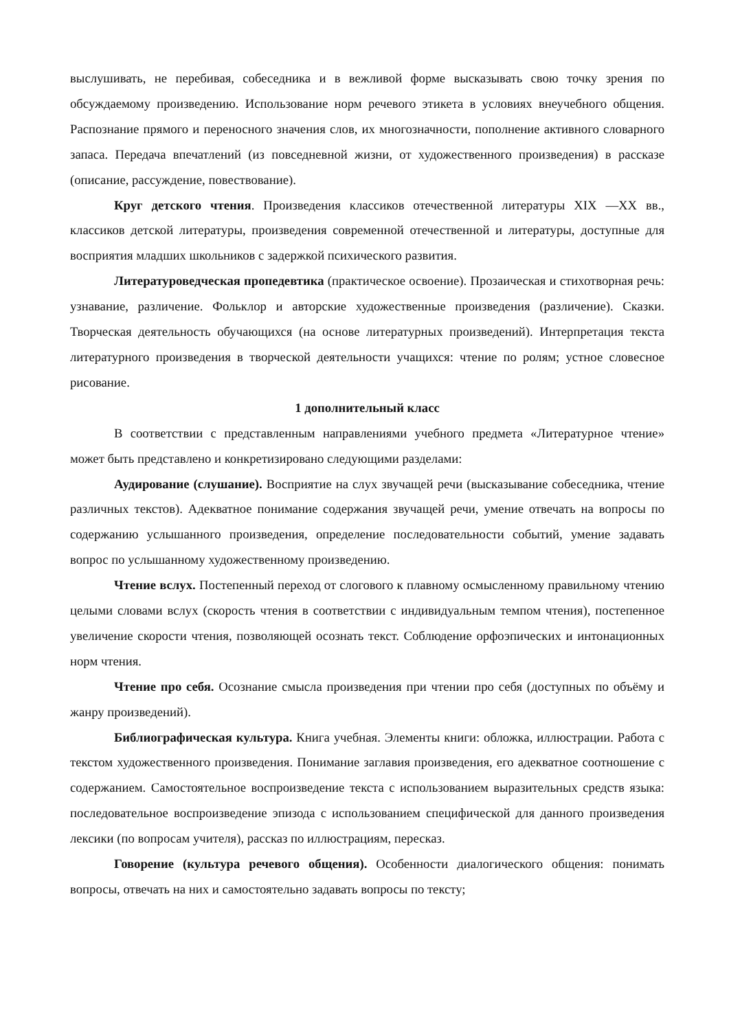выслушивать, не перебивая, собеседника и в вежливой форме высказывать свою точку зрения по обсуждаемому произведению. Использование норм речевого этикета в условиях внеучебного общения. Распознание прямого и переносного значения слов, их многозначности, пополнение активного словарного запаса. Передача впечатлений (из повседневной жизни, от художественного произведения) в рассказе (описание, рассуждение, повествование).
Круг детского чтения. Произведения классиков отечественной литературы XIX —XX вв., классиков детской литературы, произведения современной отечественной и литературы, доступные для восприятия младших школьников с задержкой психического развития.
Литературоведческая пропедевтика (практическое освоение). Прозаическая и стихотворная речь: узнавание, различение. Фольклор и авторские художественные произведения (различение). Сказки. Творческая деятельность обучающихся (на основе литературных произведений). Интерпретация текста литературного произведения в творческой деятельности учащихся: чтение по ролям; устное словесное рисование.
1 дополнительный класс
В соответствии с представленным направлениями учебного предмета «Литературное чтение» может быть представлено и конкретизировано следующими разделами:
Аудирование (слушание). Восприятие на слух звучащей речи (высказывание собеседника, чтение различных текстов). Адекватное понимание содержания звучащей речи, умение отвечать на вопросы по содержанию услышанного произведения, определение последовательности событий, умение задавать вопрос по услышанному художественному произведению.
Чтение вслух. Постепенный переход от слогового к плавному осмысленному правильному чтению целыми словами вслух (скорость чтения в соответствии с индивидуальным темпом чтения), постепенное увеличение скорости чтения, позволяющей осознать текст. Соблюдение орфоэпических и интонационных норм чтения.
Чтение про себя. Осознание смысла произведения при чтении про себя (доступных по объёму и жанру произведений).
Библиографическая культура. Книга учебная. Элементы книги: обложка, иллюстрации. Работа с текстом художественного произведения. Понимание заглавия произведения, его адекватное соотношение с содержанием. Самостоятельное воспроизведение текста с использованием выразительных средств языка: последовательное воспроизведение эпизода с использованием специфической для данного произведения лексики (по вопросам учителя), рассказ по иллюстрациям, пересказ.
Говорение (культура речевого общения). Особенности диалогического общения: понимать вопросы, отвечать на них и самостоятельно задавать вопросы по тексту;